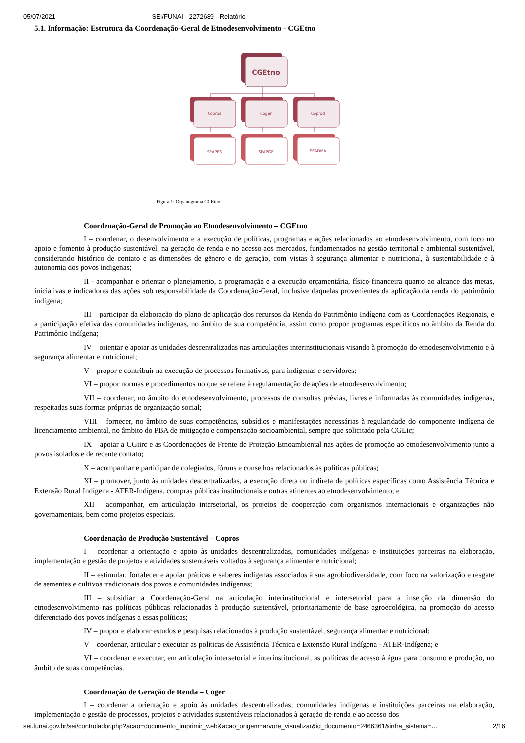05/07/2021 SEI/FUNAI - 2272689 - Relatório
5.1. Informação: Estrutura da Coordenação-Geral de Etnodesenvolvimento - CGEtno
CGEtno
Copros
Coger
Coprod
SEAPPS
SEAPGE
SEADMA
Figura 1: Organograma CGEtno
Coordenação-Geral de Promoção ao Etnodesenvolvimento – CGEtno
I – coordenar, o desenvolvimento e a execução de políticas, programas e ações relacionados ao etnodesenvolvimento, com foco no apoio e fomento à produção sustentável, na geração de renda e no acesso aos mercados, fundamentados na gestão territorial e ambiental sustentável, considerando histórico de contato e as dimensões de gênero e de geração, com vistas à segurança alimentar e nutricional, à sustentabilidade e à autonomia dos povos indígenas;
II - acompanhar e orientar o planejamento, a programação e a execução orçamentária, físico-financeira quanto ao alcance das metas, iniciativas e indicadores das ações sob responsabilidade da Coordenação-Geral, inclusive daquelas provenientes da aplicação da renda do patrimônio indígena;
III – participar da elaboração do plano de aplicação dos recursos da Renda do Patrimônio Indígena com as Coordenações Regionais, e a participação efetiva das comunidades indígenas, no âmbito de sua competência, assim como propor programas específicos no âmbito da Renda do Patrimônio Indígena;
IV – orientar e apoiar as unidades descentralizadas nas articulações interinstitucionais visando à promoção do etnodesenvolvimento e à segurança alimentar e nutricional;
V – propor e contribuir na execução de processos formativos, para indígenas e servidores;
VI – propor normas e procedimentos no que se refere à regulamentação de ações de etnodesenvolvimento;
VII – coordenar, no âmbito do etnodesenvolvimento, processos de consultas prévias, livres e informadas às comunidades indígenas, respeitadas suas formas próprias de organização social;
VIII – fornecer, no âmbito de suas competências, subsídios e manifestações necessárias à regularidade do componente indígena de licenciamento ambiental, no âmbito do PBA de mitigação e compensação socioambiental, sempre que solicitado pela CGLic;
IX – apoiar a CGiirc e as Coordenações de Frente de Proteção Etnoambiental nas ações de promoção ao etnodesenvolvimento junto a povos isolados e de recente contato;
X – acompanhar e participar de colegiados, fóruns e conselhos relacionados às políticas públicas;
XI – promover, junto às unidades descentralizadas, a execução direta ou indireta de políticas específicas como Assistência Técnica e Extensão Rural Indígena - ATER-Indígena, compras públicas institucionais e outras atinentes ao etnodesenvolvimento; e
XII – acompanhar, em articulação intersetorial, os projetos de cooperação com organismos internacionais e organizações não governamentais, bem como projetos especiais.
Coordenação de Produção Sustentável – Copros
I – coordenar a orientação e apoio às unidades descentralizadas, comunidades indígenas e instituições parceiras na elaboração, implementação e gestão de projetos e atividades sustentáveis voltados à segurança alimentar e nutricional;
II – estimular, fortalecer e apoiar práticas e saberes indígenas associados à sua agrobiodiversidade, com foco na valorização e resgate de sementes e cultivos tradicionais dos povos e comunidades indígenas;
III – subsidiar a Coordenação-Geral na articulação interinstitucional e intersetorial para a inserção da dimensão do etnodesenvolvimento nas políticas públicas relacionadas à produção sustentável, prioritariamente de base agroecológica, na promoção do acesso diferenciado dos povos indígenas a essas políticas;
IV – propor e elaborar estudos e pesquisas relacionados à produção sustentável, segurança alimentar e nutricional;
V – coordenar, articular e executar as políticas de Assistência Técnica e Extensão Rural Indígena - ATER-Indígena; e
VI – coordenar e executar, em articulação intersetorial e interinstitucional, as políticas de acesso à água para consumo e produção, no âmbito de suas competências.
Coordenação de Geração de Renda – Coger
I – coordenar a orientação e apoio às unidades descentralizadas, comunidades indígenas e instituições parceiras na elaboração, implementação e gestão de processos, projetos e atividades sustentáveis relacionados à geração de renda e ao acesso dos
sei.funai.gov.br/sei/controlador.php?acao=documento_imprimir_web&acao_origem=arvore_visualizar&id_documento=2466361&infra_sistema=… 2/16